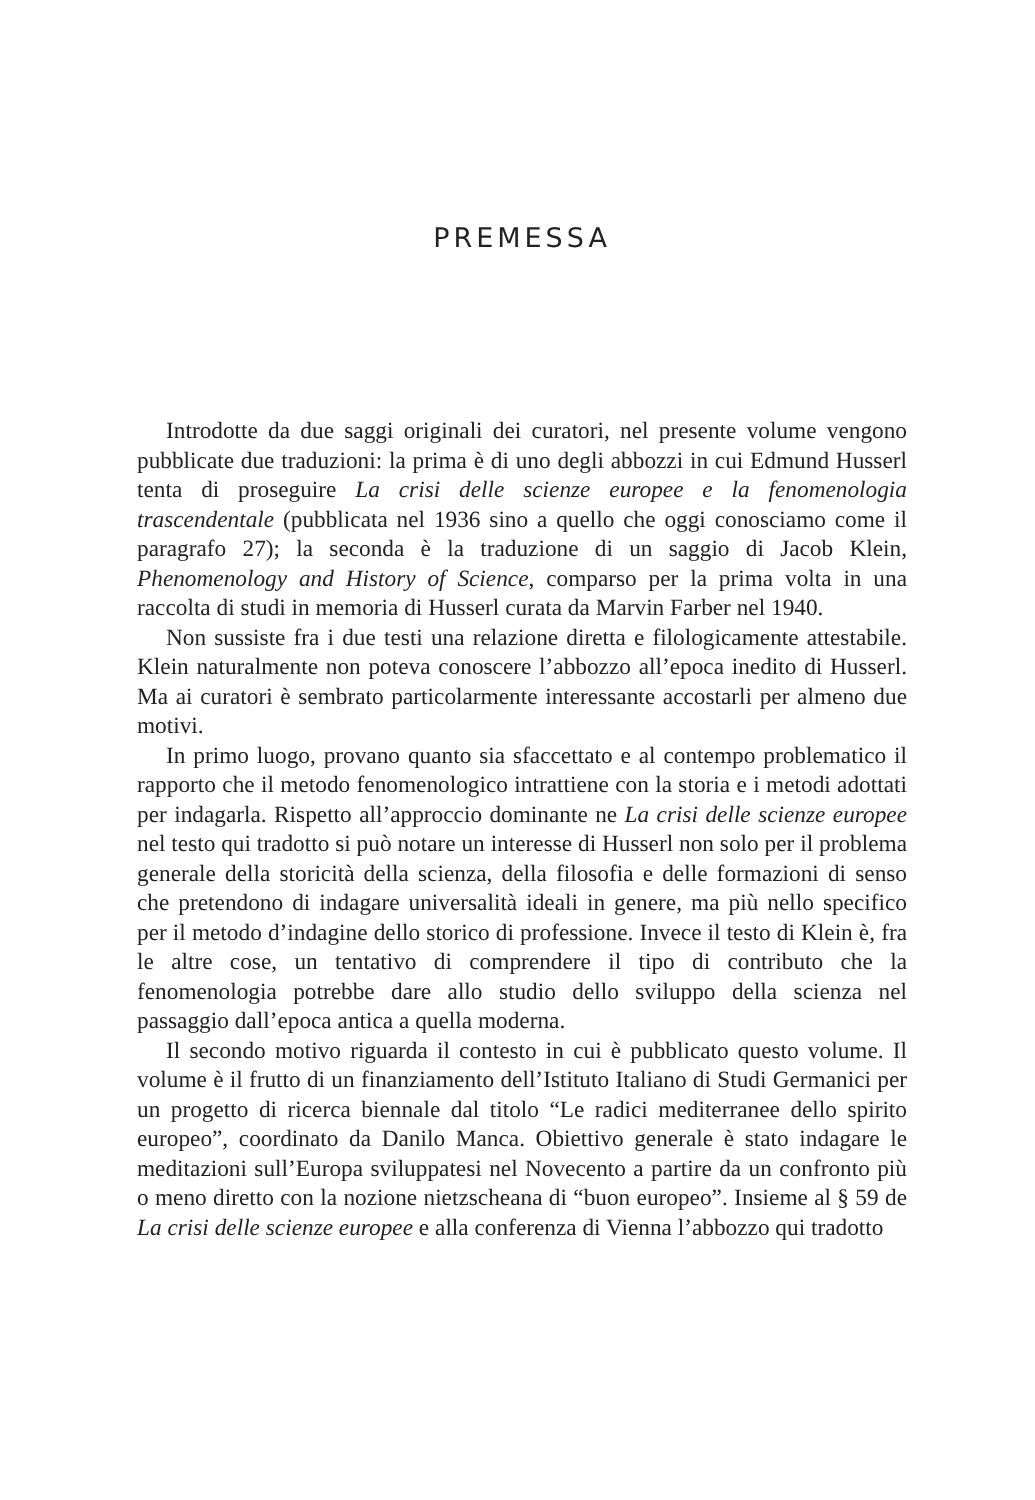PREMESSA
Introdotte da due saggi originali dei curatori, nel presente volume vengono pubblicate due traduzioni: la prima è di uno degli abbozzi in cui Edmund Husserl tenta di proseguire La crisi delle scienze europee e la fenomenologia trascendentale (pubblicata nel 1936 sino a quello che oggi conosciamo come il paragrafo 27); la seconda è la traduzione di un saggio di Jacob Klein, Phenomenology and History of Science, comparso per la prima volta in una raccolta di studi in memoria di Husserl curata da Marvin Farber nel 1940.
Non sussiste fra i due testi una relazione diretta e filologicamente attestabile. Klein naturalmente non poteva conoscere l’abbozzo all’epoca inedito di Husserl. Ma ai curatori è sembrato particolarmente interessante accostarli per almeno due motivi.
In primo luogo, provano quanto sia sfaccettato e al contempo problematico il rapporto che il metodo fenomenologico intrattiene con la storia e i metodi adottati per indagarla. Rispetto all’approccio dominante ne La crisi delle scienze europee nel testo qui tradotto si può notare un interesse di Husserl non solo per il problema generale della storicità della scienza, della filosofia e delle formazioni di senso che pretendono di indagare universalità ideali in genere, ma più nello specifico per il metodo d’indagine dello storico di professione. Invece il testo di Klein è, fra le altre cose, un tentativo di comprendere il tipo di contributo che la fenomenologia potrebbe dare allo studio dello sviluppo della scienza nel passaggio dall’epoca antica a quella moderna.
Il secondo motivo riguarda il contesto in cui è pubblicato questo volume. Il volume è il frutto di un finanziamento dell’Istituto Italiano di Studi Germanici per un progetto di ricerca biennale dal titolo “Le radici mediterranee dello spirito europeo”, coordinato da Danilo Manca. Obiettivo generale è stato indagare le meditazioni sull’Europa sviluppatesi nel Novecento a partire da un confronto più o meno diretto con la nozione nietzscheana di “buon europeo”. Insieme al § 59 de La crisi delle scienze europee e alla conferenza di Vienna l’abbozzo qui tradotto